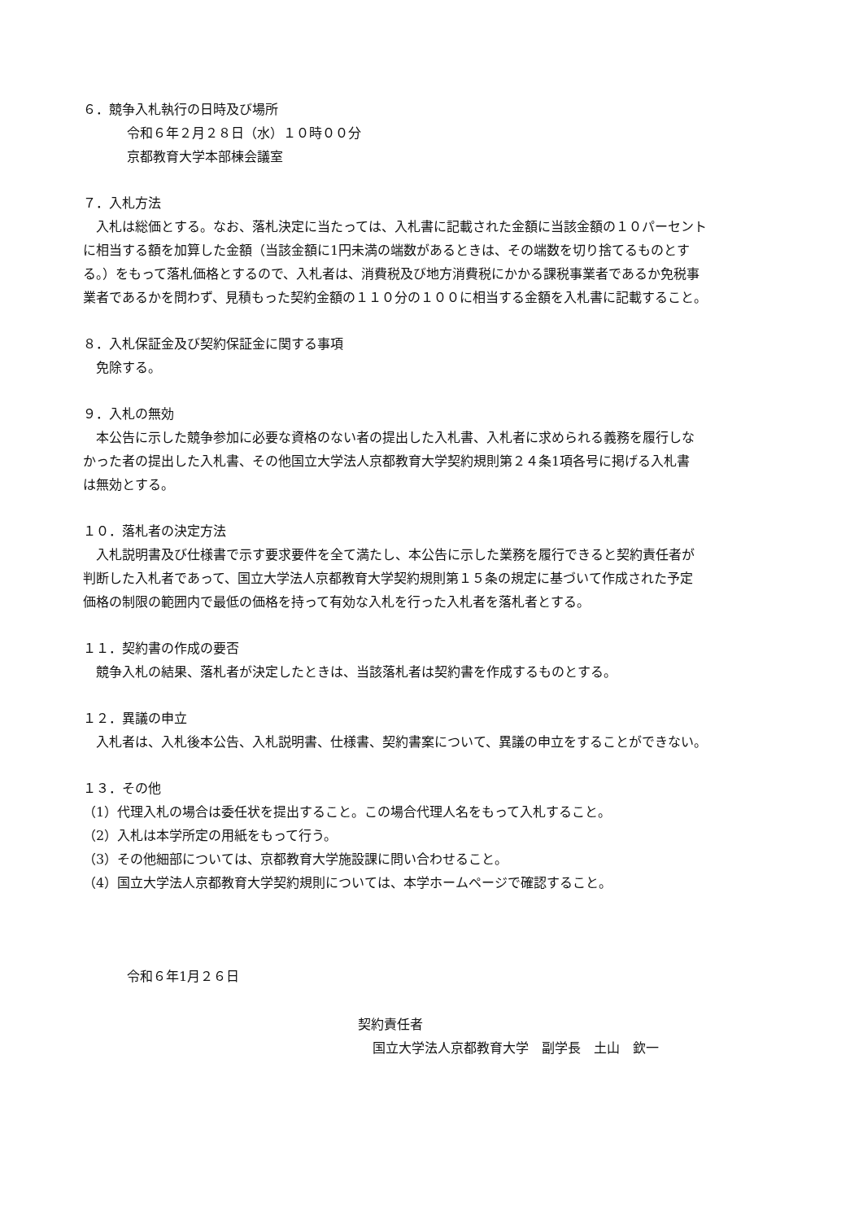６．競争入札執行の日時及び場所
令和６年２月２８日（水）１０時００分
京都教育大学本部棟会議室
７．入札方法
入札は総価とする。なお、落札決定に当たっては、入札書に記載された金額に当該金額の１０パーセント
に相当する額を加算した金額（当該金額に1円未満の端数があるときは、その端数を切り捨てるものとす
る。）をもって落札価格とするので、入札者は、消費税及び地方消費税にかかる課税事業者であるか免税事
業者であるかを問わず、見積もった契約金額の１１０分の１００に相当する金額を入札書に記載すること。
８．入札保証金及び契約保証金に関する事項
免除する。
９．入札の無効
本公告に示した競争参加に必要な資格のない者の提出した入札書、入札者に求められる義務を履行しな
かった者の提出した入札書、その他国立大学法人京都教育大学契約規則第２４条1項各号に掲げる入札書
は無効とする。
１０．落札者の決定方法
入札説明書及び仕様書で示す要求要件を全て満たし、本公告に示した業務を履行できると契約責任者が
判断した入札者であって、国立大学法人京都教育大学契約規則第１５条の規定に基づいて作成された予定
価格の制限の範囲内で最低の価格を持って有効な入札を行った入札者を落札者とする。
１１．契約書の作成の要否
競争入札の結果、落札者が決定したときは、当該落札者は契約書を作成するものとする。
１２．異議の申立
入札者は、入札後本公告、入札説明書、仕様書、契約書案について、異議の申立をすることができない。
１３．その他
（1）代理入札の場合は委任状を提出すること。この場合代理人名をもって入札すること。
（2）入札は本学所定の用紙をもって行う。
（3）その他細部については、京都教育大学施設課に問い合わせること。
（4）国立大学法人京都教育大学契約規則については、本学ホームページで確認すること。
令和６年1月２６日
契約責任者
国立大学法人京都教育大学　副学長　土山　欽一